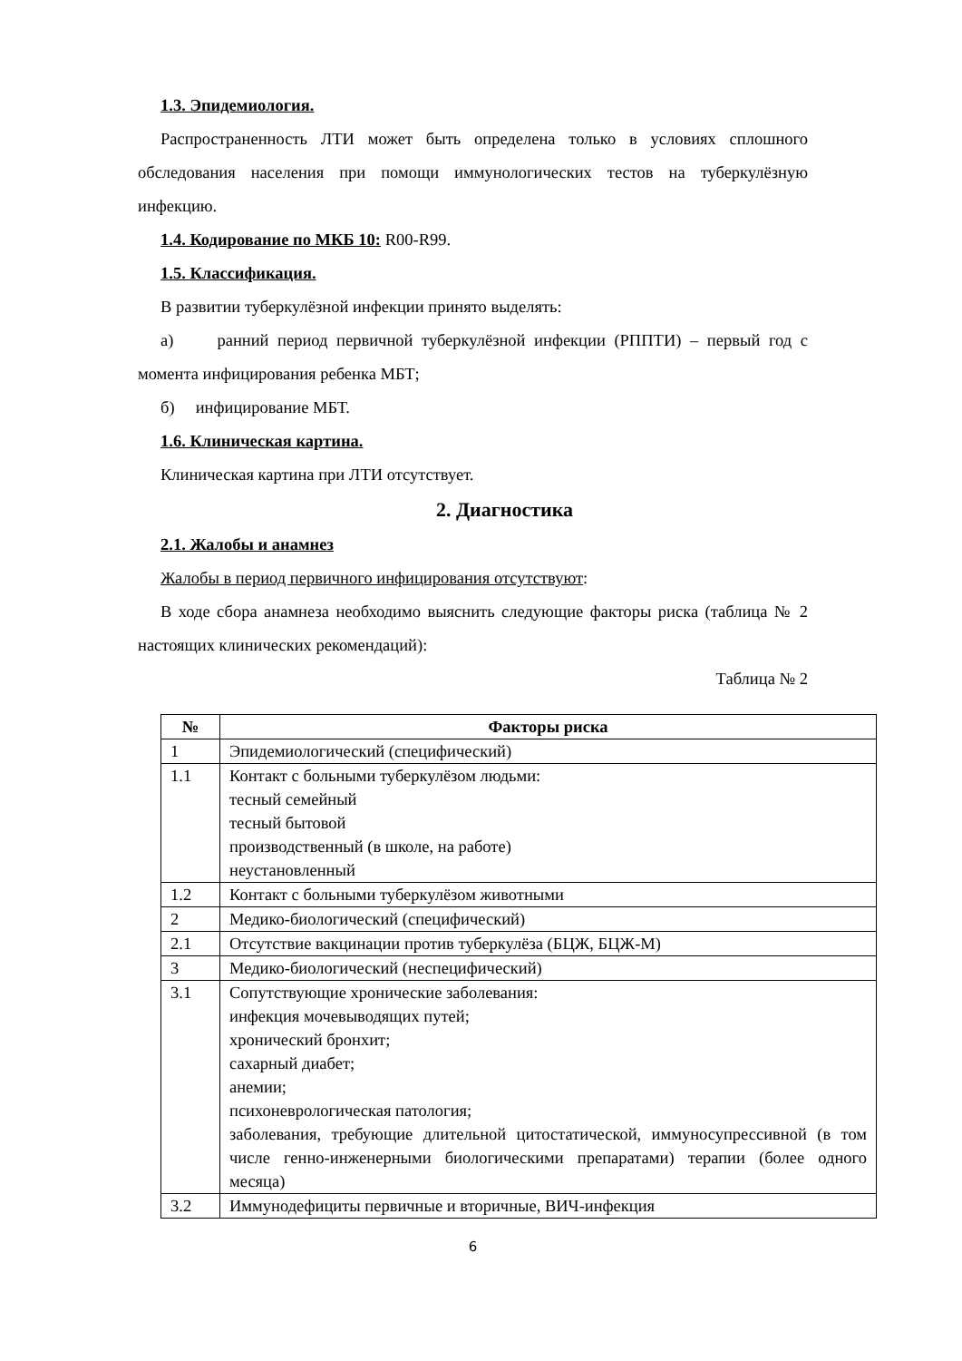1.3. Эпидемиология.
Распространенность ЛТИ может быть определена только в условиях сплошного обследования населения при помощи иммунологических тестов на туберкулёзную инфекцию.
1.4. Кодирование по МКБ 10: R00-R99.
1.5. Классификация.
В развитии туберкулёзной инфекции принято выделять:
а) ранний период первичной туберкулёзной инфекции (РППТИ) – первый год с момента инфицирования ребенка МБТ;
б) инфицирование МБТ.
1.6. Клиническая картина.
Клиническая картина при ЛТИ отсутствует.
2. Диагностика
2.1. Жалобы и анамнез
Жалобы в период первичного инфицирования отсутствуют:
В ходе сбора анамнеза необходимо выяснить следующие факторы риска (таблица № 2 настоящих клинических рекомендаций):
Таблица № 2
| № | Факторы риска |
| --- | --- |
| 1 | Эпидемиологический (специфический) |
| 1.1 | Контакт с больными туберкулёзом людьми: тесный семейный тесный бытовой производственный (в школе, на работе) неустановленный |
| 1.2 | Контакт с больными туберкулёзом животными |
| 2 | Медико-биологический (специфический) |
| 2.1 | Отсутствие вакцинации против туберкулёза (БЦЖ, БЦЖ-М) |
| 3 | Медико-биологический (неспецифический) |
| 3.1 | Сопутствующие хронические заболевания: инфекция мочевыводящих путей; хронический бронхит; сахарный диабет; анемии; психоневрологическая патология; заболевания, требующие длительной цитостатической, иммуносупрессивной (в том числе генно-инженерными биологическими препаратами) терапии (более одного месяца) |
| 3.2 | Иммунодефициты первичные и вторичные, ВИЧ-инфекция |
6